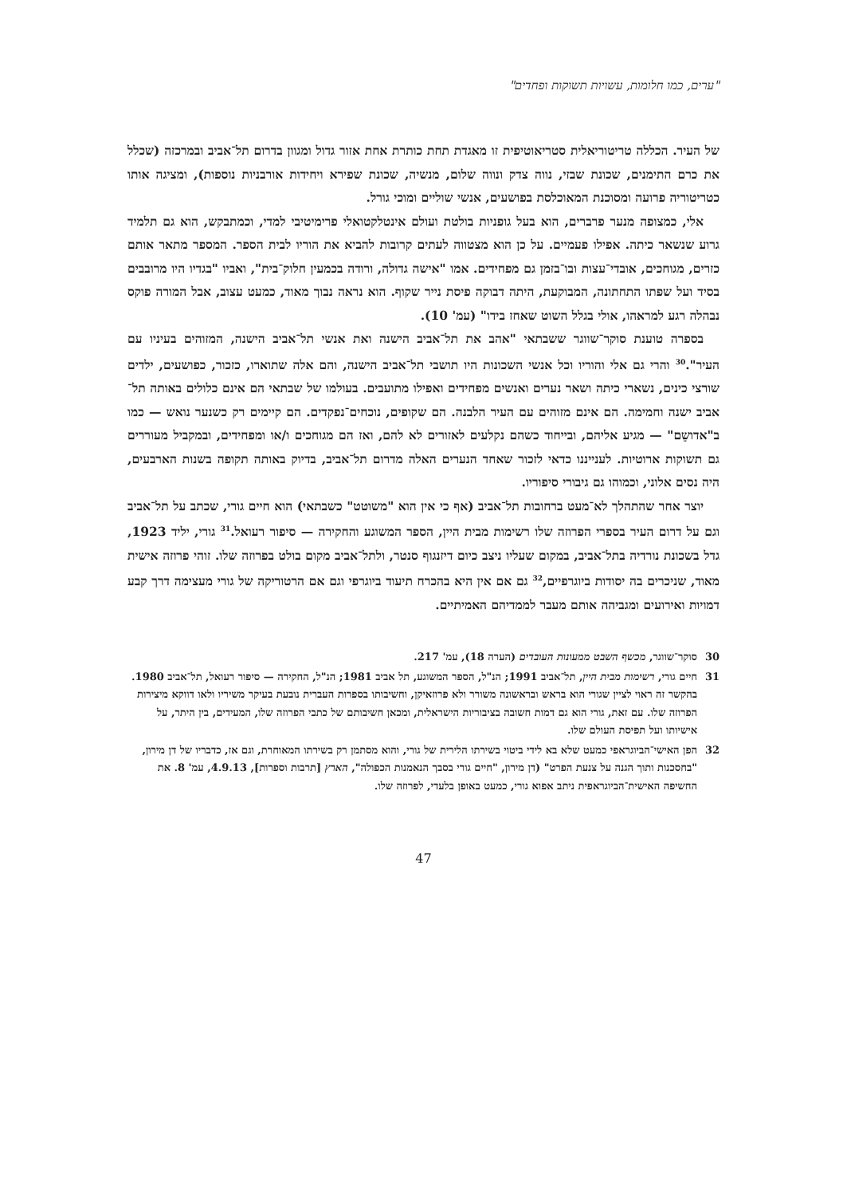"ערים, כמו חלומות, עשויות תשוקות ופחדים"
של העיר. הכללה טריטוריאלית סטריאוטיפית זו מאגדת תחת כותרת אחת אזור גדול ומגוון בדרום תל־אביב ובמרכזה (שכלל את כרם התימנים, שכונת שבזי, נווה צדק ונווה שלום, מנשיה, שכונת שפירא ויחידות אורבניות נוספות), ומציגה אותו כטריטוריה פרועה ומסוכנת המאוכלסת בפושעים, אנשי שוליים ומוכי גורל.
אלי, כמצופה מנער פרברים, הוא בעל גופניות בולטת ועולם אינטלקטואלי פרימיטיבי למדי, וכמתבקש, הוא גם תלמיד גרוע שנשאר כיתה. אפילו פעמיים. על כן הוא מצטווה לעתים קרובות להביא את הוריו לבית הספר. המספר מתאר אותם כזרים, מגוחכים, אובדי־עצות ובו־בזמן גם מפחידים. אמו "אישה גדולה, ורודה בכמעין חלוק־בית", ואביו "בגדיו היו מרובבים בסיד ועל שפתו התחתונה, המבוקעת, היתה דבוקה פיסת נייר שקוף. הוא נראה נבוך מאוד, כמעט עצוב, אבל המורה פוקס נבהלה רגע למראהו, אולי בגלל השוט שאחז בידו" (עמ' 10).
בספרה טוענת סוקר־שווגר ששבתאי "אהב את תל־אביב הישנה ואת אנשי תל־אביב הישנה, המזוהים בעיניו עם העיר".<sup>30</sup> והרי גם אלי והוריו וכל אנשי השכונות היו תושבי תל־אביב הישנה, והם אלה שתוארו, כזכור, כפושעים, ילדים שורצי כינים, נשארי כיתה ושאר נערים ואנשים מפחידים ואפילו מתועבים. בעולמו של שבתאי הם אינם כלולים באותה תל־אביב ישנה וחמימה. הם אינם מזוהים עם העיר הלבנה. הם שקופים, נוכחים־נפקדים. הם קיימים רק כשנער נואש — כמו ב"אדושֵם" — מגיע אליהם, ובייחוד כשהם נקלעים לאזורים לא להם, ואז הם מגוחכים ו/או ומפחידים, ובמקביל מעוררים גם תשוקות ארוטיות. לענייננו כדאי לזכור שאחד הנערים האלה מדרום תל־אביב, בדיוק באותה תקופה בשנות הארבעים, היה נסים אלוני, וכמוהו גם גיבורי סיפוריו.
יוצר אחר שהתהלך לא־מעט ברחובות תל־אביב (אף כי אין הוא "משוטט" כשבתאי) הוא חיים גורי, שכתב על תל־אביב וגם על דרום העיר בספרי הפרוזה שלו רשימות מבית היין, הספר המשוגע והחקירה — סיפור רעואל.<sup>31</sup> גורי, יליד 1923, גדל בשכונת נורדיה בתל־אביב, במקום שעליו ניצב כיום דיזנגוף סנטר, ולתל־אביב מקום בולט בפרוזה שלו. זוהי פרוזה אישית מאוד, שניכרים בה יסודות ביוגרפיים,<sup>32</sup> גם אם אין היא בהכרח תיעוד ביוגרפי וגם אם הרטוריקה של גורי מעצימה דרך קבע דמויות ואירועים ומגביהה אותם מעבר לממדיהם האמיתיים.
30 סוקר־שווגר, מכשף השבט ממעונות העובדים (הערה 18), עמ' 217.
31 חיים גורי, רשימות מבית היין, תל־אביב 1991; הנ"ל, הספר המשוגע, תל אביב 1981; הנ"ל, החקירה — סיפור רעואל, תל־אביב 1980. בהקשר זה ראוי לציין שגורי הוא בראש ובראשונה משורר ולא פרוזאיקן, וחשיבותו בספרות העברית נובעת בעיקר משיריו ולאו דווקא מיצירות הפרוזה שלו. עם זאת, גורי הוא גם דמות חשובה בציבוריות הישראלית, ומכאן חשיבותם של כתבי הפרוזה שלו, המעידים, בין היתר, על אישיותו ועל תפיסת העולם שלו.
32 הפן האישי־הביוגראפי כמעט שלא בא לידי ביטוי בשירתו הלירית של גורי, והוא מסתמן רק בשירתו המאוחרת, וגם אז, כדבריו של דן מירון, "בחסכנות ותוך הגנה על צנעת הפרט" (דן מירון, "חיים גורי בסבך הנאמנות הכפולה", הארץ [תרבות וספרות], 4.9.13, עמ' 8. את החשיפה האישית־הביוגראפית ניתב אפוא גורי, כמעט באופן בלעדי, לפרוזה שלו.
47